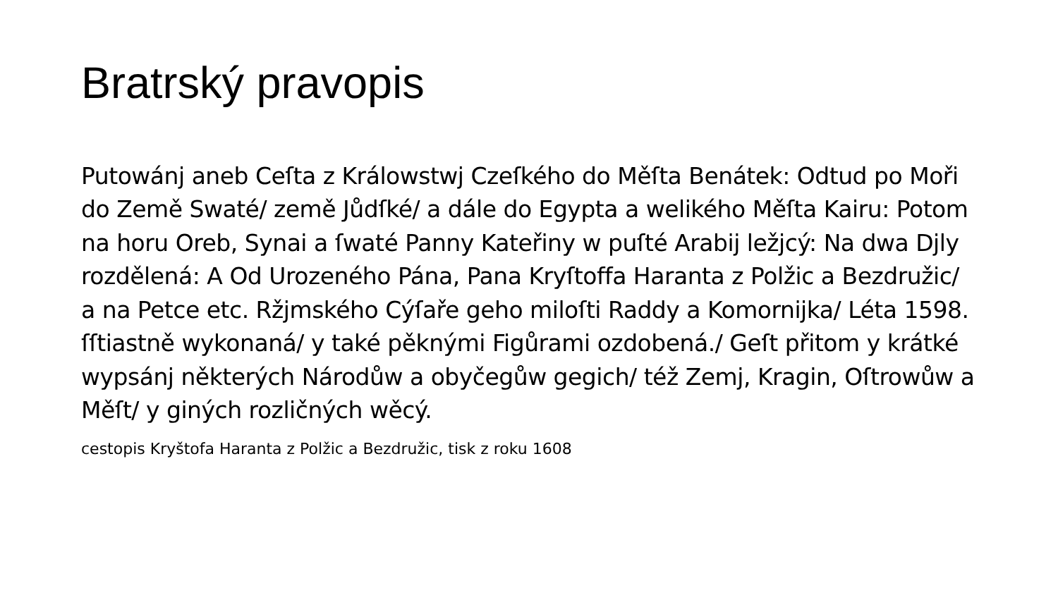Bratrský pravopis
Putowánj aneb Ceſta z Králowstwj Czeſkého do Měſta Benátek: Odtud po Moři do Země Swaté/ země Jůdſké/ a dále do Egypta a welikého Měſta Kairu: Potom na horu Oreb, Synai a ſwaté Panny Kateřiny w puſté Arabij ležjcý: Na dwa Djly rozdělená: A Od Urozeného Pána, Pana Kryſtoffa Haranta z Polžic a Bezdružic/ a na Petce etc. Ržjmského Cýſaře geho miloſti Raddy a Komornijka/ Léta 1598. ſſtiastně wykonaná/ y také pěknými Figůrami ozdobená./ Geſt přitom y krátké wypsánj některých Národůw a obyčegůw gegich/ též Zemj, Kragin, Oſtrowůw a Měſt/ y giných rozličných wěcý.
cestopis Kryštofa Haranta z Polžic a Bezdružic, tisk z roku 1608